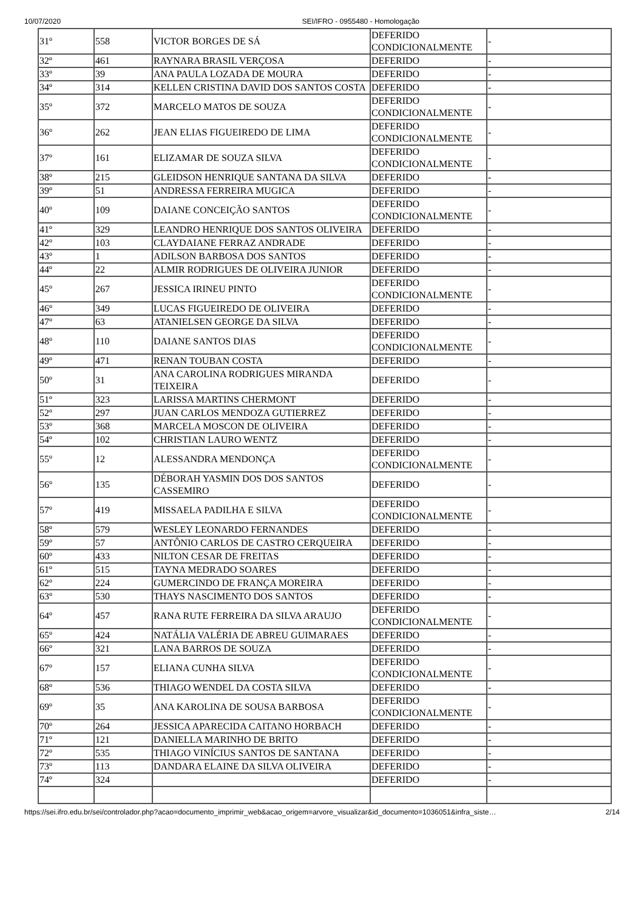10/07/2020 SEI/IFRO - 0955480 - Homologação
| 31º | 558 | VICTOR BORGES DE SÁ | DEFERIDO CONDICIONALMENTE | - |
| 32º | 461 | RAYNARA BRASIL VERÇOSA | DEFERIDO | - |
| 33º | 39 | ANA PAULA LOZADA DE MOURA | DEFERIDO | - |
| 34º | 314 | KELLEN CRISTINA DAVID DOS SANTOS COSTA | DEFERIDO | - |
| 35º | 372 | MARCELO MATOS DE SOUZA | DEFERIDO CONDICIONALMENTE | - |
| 36º | 262 | JEAN ELIAS FIGUEIREDO DE LIMA | DEFERIDO CONDICIONALMENTE | - |
| 37º | 161 | ELIZAMAR DE SOUZA SILVA | DEFERIDO CONDICIONALMENTE | - |
| 38º | 215 | GLEIDSON HENRIQUE SANTANA DA SILVA | DEFERIDO | - |
| 39º | 51 | ANDRESSA FERREIRA MUGICA | DEFERIDO | - |
| 40º | 109 | DAIANE CONCEIÇÃO SANTOS | DEFERIDO CONDICIONALMENTE | - |
| 41º | 329 | LEANDRO HENRIQUE DOS SANTOS OLIVEIRA | DEFERIDO | - |
| 42º | 103 | CLAYDAIANE FERRAZ ANDRADE | DEFERIDO | - |
| 43º | 1 | ADILSON BARBOSA DOS SANTOS | DEFERIDO | - |
| 44º | 22 | ALMIR RODRIGUES DE OLIVEIRA JUNIOR | DEFERIDO | - |
| 45º | 267 | JESSICA IRINEU PINTO | DEFERIDO CONDICIONALMENTE | - |
| 46º | 349 | LUCAS FIGUEIREDO DE OLIVEIRA | DEFERIDO | - |
| 47º | 63 | ATANIELSEN GEORGE DA SILVA | DEFERIDO | - |
| 48º | 110 | DAIANE SANTOS DIAS | DEFERIDO CONDICIONALMENTE | - |
| 49º | 471 | RENAN TOUBAN COSTA | DEFERIDO | - |
| 50º | 31 | ANA CAROLINA RODRIGUES MIRANDA TEIXEIRA | DEFERIDO | - |
| 51º | 323 | LARISSA MARTINS CHERMONT | DEFERIDO | - |
| 52º | 297 | JUAN CARLOS MENDOZA GUTIERREZ | DEFERIDO | - |
| 53º | 368 | MARCELA MOSCON DE OLIVEIRA | DEFERIDO | - |
| 54º | 102 | CHRISTIAN LAURO WENTZ | DEFERIDO | - |
| 55º | 12 | ALESSANDRA MENDONÇA | DEFERIDO CONDICIONALMENTE | - |
| 56º | 135 | DÉBORAH YASMIN DOS DOS SANTOS CASSEMIRO | DEFERIDO | - |
| 57º | 419 | MISSAELA PADILHA E SILVA | DEFERIDO CONDICIONALMENTE | - |
| 58º | 579 | WESLEY LEONARDO FERNANDES | DEFERIDO | - |
| 59º | 57 | ANTÔNIO CARLOS DE CASTRO CERQUEIRA | DEFERIDO | - |
| 60º | 433 | NILTON CESAR DE FREITAS | DEFERIDO | - |
| 61º | 515 | TAYNA MEDRADO SOARES | DEFERIDO | - |
| 62º | 224 | GUMERCINDO DE FRANÇA MOREIRA | DEFERIDO | - |
| 63º | 530 | THAYS NASCIMENTO DOS SANTOS | DEFERIDO | - |
| 64º | 457 | RANA RUTE FERREIRA DA SILVA ARAUJO | DEFERIDO CONDICIONALMENTE | - |
| 65º | 424 | NATÁLIA VALÉRIA DE ABREU GUIMARAES | DEFERIDO | - |
| 66º | 321 | LANA BARROS DE SOUZA | DEFERIDO | - |
| 67º | 157 | ELIANA CUNHA SILVA | DEFERIDO CONDICIONALMENTE | - |
| 68º | 536 | THIAGO WENDEL DA COSTA SILVA | DEFERIDO | - |
| 69º | 35 | ANA KAROLINA DE SOUSA BARBOSA | DEFERIDO CONDICIONALMENTE | - |
| 70º | 264 | JESSICA APARECIDA CAITANO HORBACH | DEFERIDO | - |
| 71º | 121 | DANIELLA MARINHO DE BRITO | DEFERIDO | - |
| 72º | 535 | THIAGO VINÍCIUS SANTOS DE SANTANA | DEFERIDO | - |
| 73º | 113 | DANDARA ELAINE DA SILVA OLIVEIRA | DEFERIDO | - |
| 74º | 324 | | DEFERIDO | - |
https://sei.ifro.edu.br/sei/controlador.php?acao=documento_imprimir_web&acao_origem=arvore_visualizar&id_documento=1036051&infra_siste… 2/14